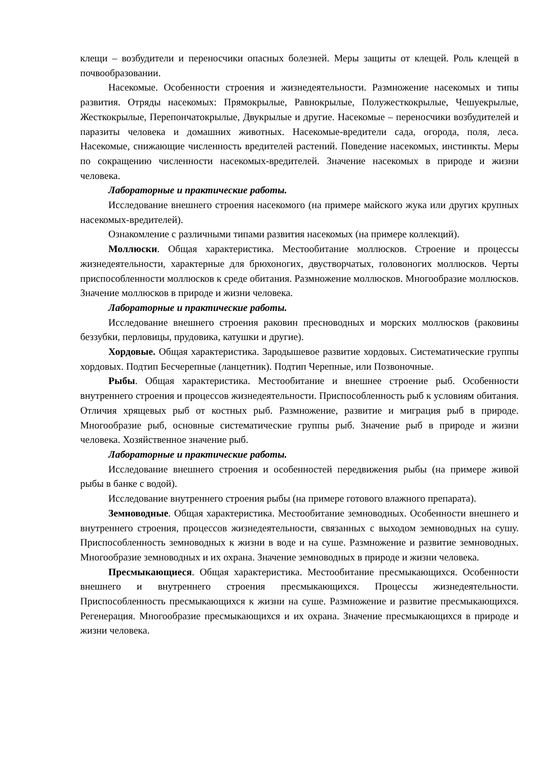клещи – возбудители и переносчики опасных болезней. Меры защиты от клещей. Роль клещей в почвообразовании.
Насекомые. Особенности строения и жизнедеятельности. Размножение насекомых и типы развития. Отряды насекомых: Прямокрылые, Равнокрылые, Полужесткокрылые, Чешуекрылые, Жесткокрылые, Перепончатокрылые, Двукрылые и другие. Насекомые – переносчики возбудителей и паразиты человека и домашних животных. Насекомые-вредители сада, огорода, поля, леса. Насекомые, снижающие численность вредителей растений. Поведение насекомых, инстинкты. Меры по сокращению численности насекомых-вредителей. Значение насекомых в природе и жизни человека.
Лабораторные и практические работы.
Исследование внешнего строения насекомого (на примере майского жука или других крупных насекомых-вредителей).
Ознакомление с различными типами развития насекомых (на примере коллекций).
Моллюски. Общая характеристика. Местообитание моллюсков. Строение и процессы жизнедеятельности, характерные для брюхоногих, двустворчатых, головоногих моллюсков. Черты приспособленности моллюсков к среде обитания. Размножение моллюсков. Многообразие моллюсков. Значение моллюсков в природе и жизни человека.
Лабораторные и практические работы.
Исследование внешнего строения раковин пресноводных и морских моллюсков (раковины беззубки, перловицы, прудовика, катушки и другие).
Хордовые. Общая характеристика. Зародышевое развитие хордовых. Систематические группы хордовых. Подтип Бесчерепные (ланцетник). Подтип Черепные, или Позвоночные.
Рыбы. Общая характеристика. Местообитание и внешнее строение рыб. Особенности внутреннего строения и процессов жизнедеятельности. Приспособленность рыб к условиям обитания. Отличия хрящевых рыб от костных рыб. Размножение, развитие и миграция рыб в природе. Многообразие рыб, основные систематические группы рыб. Значение рыб в природе и жизни человека. Хозяйственное значение рыб.
Лабораторные и практические работы.
Исследование внешнего строения и особенностей передвижения рыбы (на примере живой рыбы в банке с водой).
Исследование внутреннего строения рыбы (на примере готового влажного препарата).
Земноводные. Общая характеристика. Местообитание земноводных. Особенности внешнего и внутреннего строения, процессов жизнедеятельности, связанных с выходом земноводных на сушу. Приспособленность земноводных к жизни в воде и на суше. Размножение и развитие земноводных. Многообразие земноводных и их охрана. Значение земноводных в природе и жизни человека.
Пресмыкающиеся. Общая характеристика. Местообитание пресмыкающихся. Особенности внешнего и внутреннего строения пресмыкающихся. Процессы жизнедеятельности. Приспособленность пресмыкающихся к жизни на суше. Размножение и развитие пресмыкающихся. Регенерация. Многообразие пресмыкающихся и их охрана. Значение пресмыкающихся в природе и жизни человека.